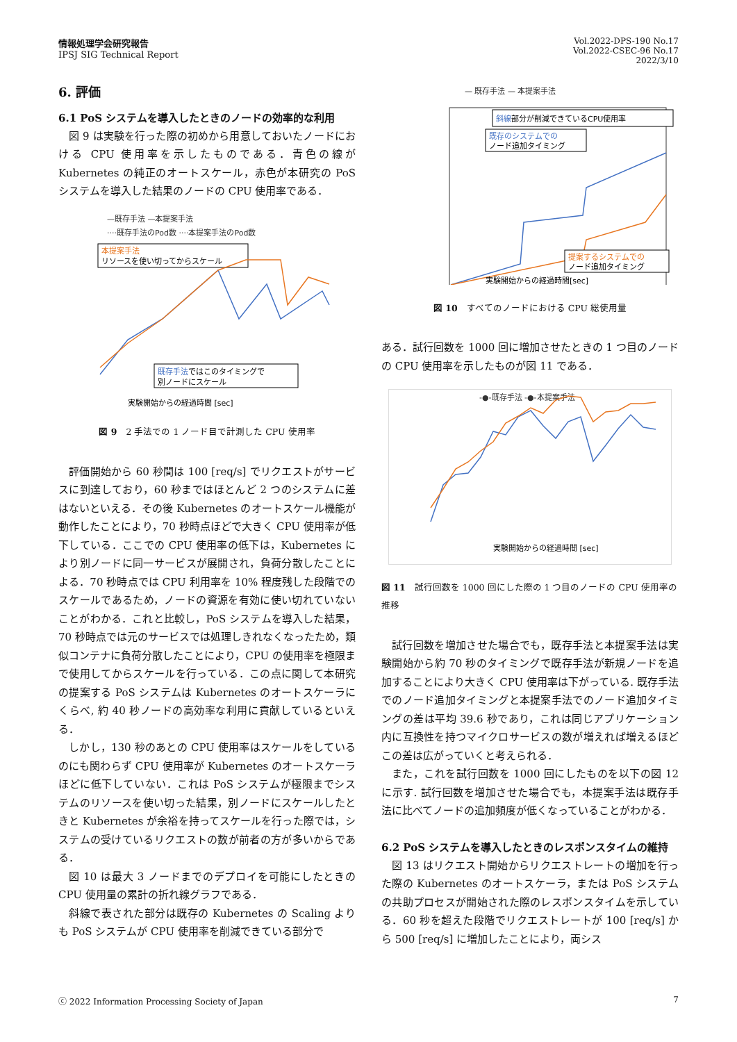情報処理学会研究報告
IPSJ SIG Technical Report
Vol.2022-DPS-190 No.17
Vol.2022-CSEC-96 No.17
2022/3/10
6. 評価
6.1 PoS システムを導入したときのノードの効率的な利用
図 9 は実験を行った際の初めから用意しておいたノードにおける CPU 使用率を示したものである．青色の線が Kubernetes の純正のオートスケール，赤色が本研究の PoS システムを導入した結果のノードの CPU 使用率である．
—既存手法 —本提案手法
····既存手法のPod数 ····本提案手法のPod数
本提案手法
リソースを使い切ってからスケール
既存手法ではこのタイミングで
別ノードにスケール
実験開始からの経過時間 [sec]
図 9　2 手法での 1 ノード目で計測した CPU 使用率
評価開始から 60 秒間は 100 [req/s] でリクエストがサービスに到達しており，60 秒まではほとんど 2 つのシステムに差はないといえる．その後 Kubernetes のオートスケール機能が動作したことにより，70 秒時点ほどで大きく CPU 使用率が低下している．ここでの CPU 使用率の低下は，Kubernetes により別ノードに同一サービスが展開され，負荷分散したことによる．70 秒時点では CPU 利用率を 10% 程度残した段階でのスケールであるため，ノードの資源を有効に使い切れていないことがわかる．これと比較し，PoS システムを導入した結果，70 秒時点では元のサービスでは処理しきれなくなったため，類似コンテナに負荷分散したことにより，CPU の使用率を極限まで使用してからスケールを行っている．この点に関して本研究の提案する PoS システムは Kubernetes のオートスケーラにくらべ, 約 40 秒ノードの高効率な利用に貢献しているといえる．
しかし，130 秒のあとの CPU 使用率はスケールをしているのにも関わらず CPU 使用率が Kubernetes のオートスケーラほどに低下していない．これは PoS システムが極限までシステムのリソースを使い切った結果，別ノードにスケールしたときと Kubernetes が余裕を持ってスケールを行った際では，システムの受けているリクエストの数が前者の方が多いからである．
図 10 は最大 3 ノードまでのデプロイを可能にしたときの CPU 使用量の累計の折れ線グラフである．
斜線で表された部分は既存の Kubernetes の Scaling よりも PoS システムが CPU 使用率を削減できている部分で
— 既存手法 — 本提案手法
斜線部分が削減できているCPU使用率
既存のシステムでの
ノード追加タイミング
提案するシステムでの
ノード追加タイミング
実験開始からの経過時間[sec]
図 10　すべてのノードにおける CPU 総使用量
ある．試行回数を 1000 回に増加させたときの 1 つ目のノードの CPU 使用率を示したものが図 11 である．
-●-既存手法 -●-本提案手法
実験開始からの経過時間 [sec]
図 11　試行回数を 1000 回にした際の 1 つ目のノードの CPU 使用率の推移
試行回数を増加させた場合でも，既存手法と本提案手法は実験開始から約 70 秒のタイミングで既存手法が新規ノードを追加することにより大きく CPU 使用率は下がっている. 既存手法でのノード追加タイミングと本提案手法でのノード追加タイミングの差は平均 39.6 秒であり，これは同じアプリケーション内に互換性を持つマイクロサービスの数が増えれば増えるほどこの差は広がっていくと考えられる．
また，これを試行回数を 1000 回にしたものを以下の図 12 に示す. 試行回数を増加させた場合でも，本提案手法は既存手法に比べてノードの追加頻度が低くなっていることがわかる．
6.2 PoS システムを導入したときのレスポンスタイムの維持
図 13 はリクエスト開始からリクエストレートの増加を行った際の Kubernetes のオートスケーラ，または PoS システムの共助プロセスが開始された際のレスポンスタイムを示している．60 秒を超えた段階でリクエストレートが 100 [req/s] から 500 [req/s] に増加したことにより，両シス
ⓒ 2022 Information Processing Society of Japan 7